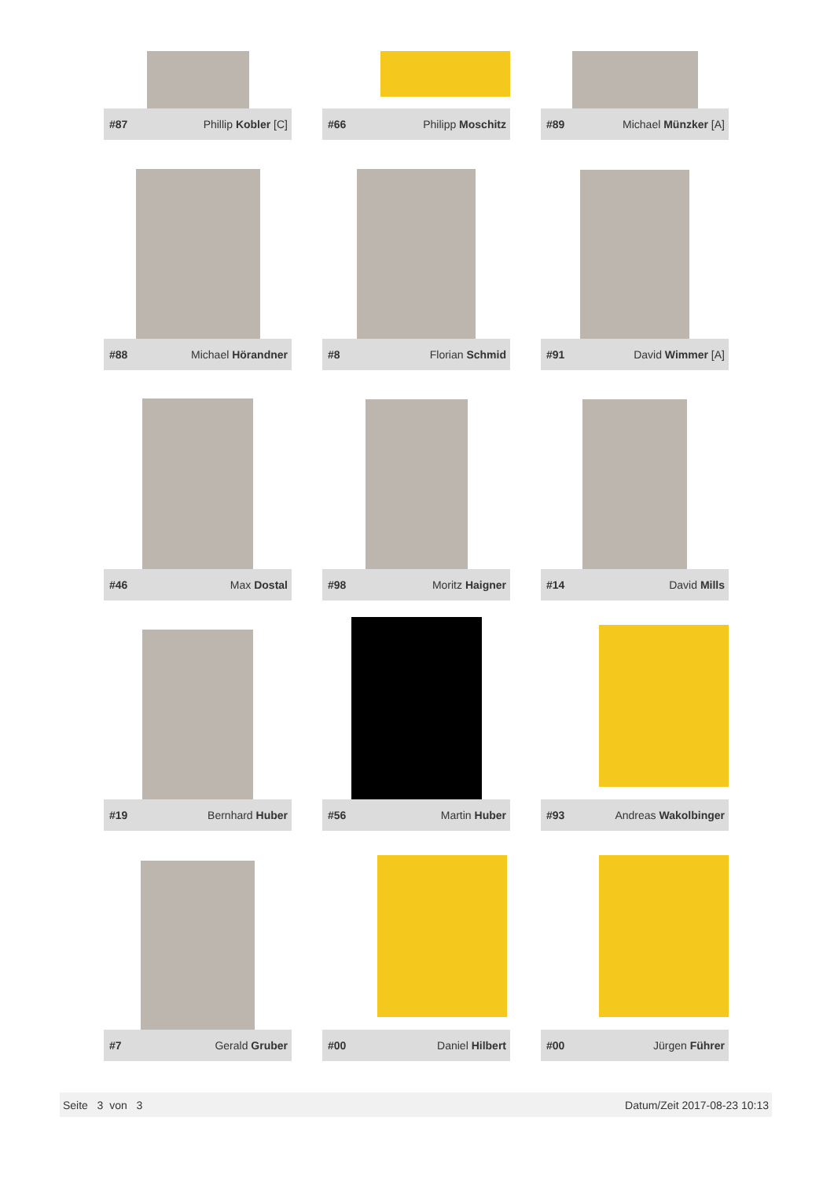#87 Phillip Kobler [C]
#66 Philipp Moschitz
#89 Michael Münzker [A]
#88 Michael Hörandner
#8 Florian Schmid
#91 David Wimmer [A]
#46 Max Dostal
#98 Moritz Haigner
#14 David Mills
#19 Bernhard Huber
#56 Martin Huber
#93 Andreas Wakolbinger
#7 Gerald Gruber
#00 Daniel Hilbert
#00 Jürgen Führer
Seite 3 von 3 Datum/Zeit 2017-08-23 10:13